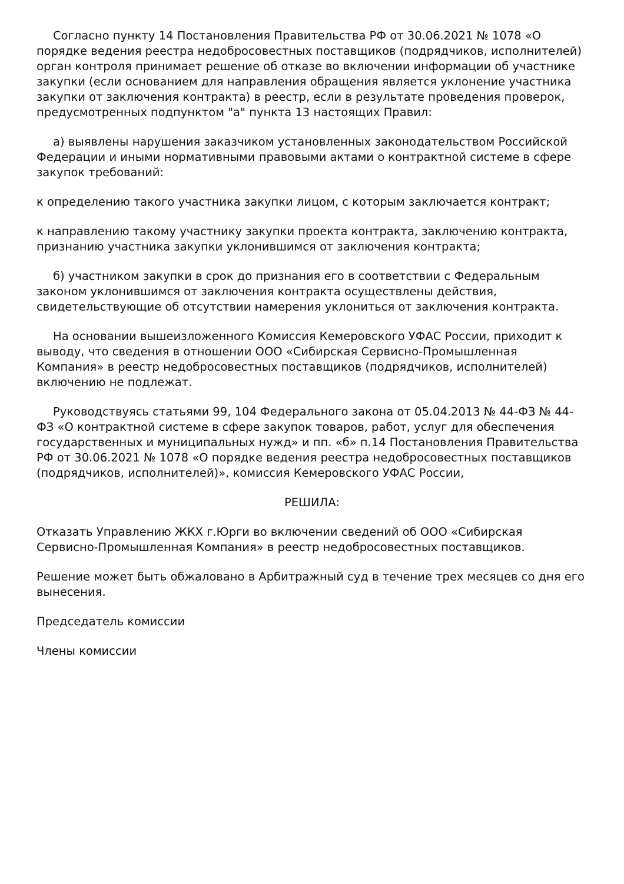Согласно пункту 14 Постановления Правительства РФ от 30.06.2021 № 1078 «О порядке ведения реестра недобросовестных поставщиков (подрядчиков, исполнителей) орган контроля принимает решение об отказе во включении информации об участнике закупки (если основанием для направления обращения является уклонение участника закупки от заключения контракта) в реестр, если в результате проведения проверок, предусмотренных подпунктом "а" пункта 13 настоящих Правил:
а) выявлены нарушения заказчиком установленных законодательством Российской Федерации и иными нормативными правовыми актами о контрактной системе в сфере закупок требований:
к определению такого участника закупки лицом, с которым заключается контракт;
к направлению такому участнику закупки проекта контракта, заключению контракта, признанию участника закупки уклонившимся от заключения контракта;
б) участником закупки в срок до признания его в соответствии с Федеральным законом уклонившимся от заключения контракта осуществлены действия, свидетельствующие об отсутствии намерения уклониться от заключения контракта.
На основании вышеизложенного Комиссия Кемеровского УФАС России, приходит к выводу, что сведения в отношении ООО «Сибирская Сервисно-Промышленная Компания» в реестр недобросовестных поставщиков (подрядчиков, исполнителей) включению не подлежат.
Руководствуясь статьями 99, 104 Федерального закона от 05.04.2013 № 44-ФЗ № 44-ФЗ «О контрактной системе в сфере закупок товаров, работ, услуг для обеспечения государственных и муниципальных нужд» и пп. «б» п.14 Постановления Правительства РФ от 30.06.2021 № 1078 «О порядке ведения реестра недобросовестных поставщиков (подрядчиков, исполнителей)», комиссия Кемеровского УФАС России,
РЕШИЛА:
Отказать Управлению ЖКХ г.Юрги во включении сведений об ООО «Сибирская Сервисно-Промышленная Компания» в реестр недобросовестных поставщиков.
Решение может быть обжаловано в Арбитражный суд в течение трех месяцев со дня его вынесения.
Председатель комиссии
Члены комиссии